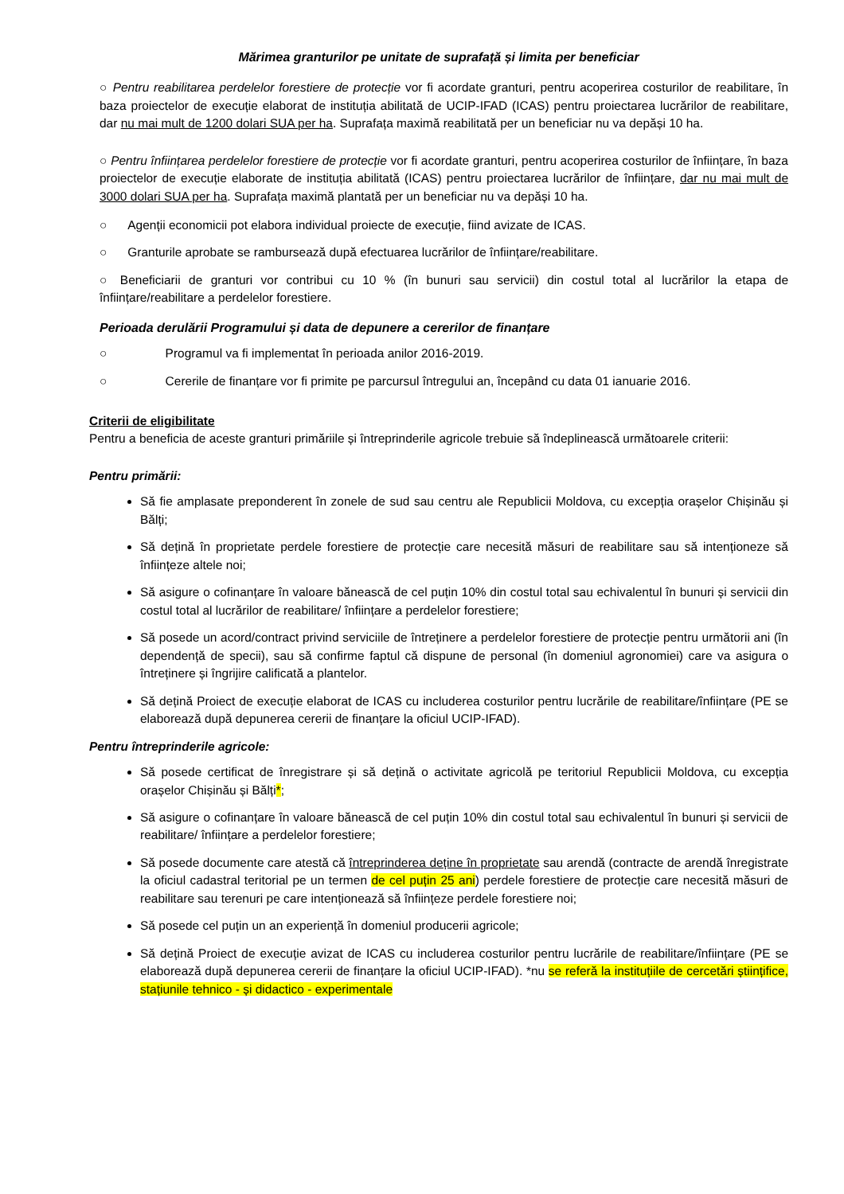Mărimea granturilor pe unitate de suprafață și limita per beneficiar
○ Pentru reabilitarea perdelelor forestiere de protecție vor fi acordate granturi, pentru acoperirea costurilor de reabilitare, în baza proiectelor de execuție elaborat de instituția abilitată de UCIP-IFAD (ICAS) pentru proiectarea lucrărilor de reabilitare, dar nu mai mult de 1200 dolari SUA per ha. Suprafața maximă reabilitată per un beneficiar nu va depăși 10 ha.
○ Pentru înființarea perdelelor forestiere de protecție vor fi acordate granturi, pentru acoperirea costurilor de înființare, în baza proiectelor de execuție elaborate de instituția abilitată (ICAS) pentru proiectarea lucrărilor de înființare, dar nu mai mult de 3000 dolari SUA per ha. Suprafața maximă plantată per un beneficiar nu va depăși 10 ha.
○ Agenții economicii pot elabora individual proiecte de execuție, fiind avizate de ICAS.
○ Granturile aprobate se rambursează după efectuarea lucrărilor de înființare/reabilitare.
○ Beneficiarii de granturi vor contribui cu 10 % (în bunuri sau servicii) din costul total al lucrărilor la etapa de înființare/reabilitare a perdelelor forestiere.
Perioada derulării Programului și data de depunere a cererilor de finanțare
○ Programul va fi implementat în perioada anilor 2016-2019.
○ Cererile de finanțare vor fi primite pe parcursul întregului an, începând cu data 01 ianuarie 2016.
Criterii de eligibilitate
Pentru a beneficia de aceste granturi primăriile și întreprinderile agricole trebuie să îndeplinească următoarele criterii:
Pentru primării:
Să fie amplasate preponderent în zonele de sud sau centru ale Republicii Moldova, cu excepția orașelor Chișinău și Bălți;
Să dețină în proprietate perdele forestiere de protecție care necesită măsuri de reabilitare sau să intenționeze să înființeze altele noi;
Să asigure o cofinanțare în valoare bănească de cel puțin 10% din costul total sau echivalentul în bunuri și servicii din costul total al lucrărilor de reabilitare/ înființare a perdelelor forestiere;
Să posede un acord/contract privind serviciile de întreținere a perdelelor forestiere de protecție pentru următorii ani (în dependență de specii), sau să confirme faptul că dispune de personal (în domeniul agronomiei) care va asigura o întreținere și îngrijire calificată a plantelor.
Să dețină Proiect de execuție elaborat de ICAS cu includerea costurilor pentru lucrările de reabilitare/înființare (PE se elaborează după depunerea cererii de finanțare la oficiul UCIP-IFAD).
Pentru întreprinderile agricole:
Să posede certificat de înregistrare și să dețină o activitate agricolă pe teritoriul Republicii Moldova, cu excepția orașelor Chișinău și Bălți*;
Să asigure o cofinanțare în valoare bănească de cel puțin 10% din costul total sau echivalentul în bunuri și servicii de reabilitare/ înființare a perdelelor forestiere;
Să posede documente care atestă că întreprinderea deține în proprietate sau arendă (contracte de arendă înregistrate la oficiul cadastral teritorial pe un termen de cel puțin 25 ani) perdele forestiere de protecție care necesită măsuri de reabilitare sau terenuri pe care intenționează să înființeze perdele forestiere noi;
Să posede cel puțin un an experiență în domeniul producerii agricole;
Să dețină Proiect de execuție avizat de ICAS cu includerea costurilor pentru lucrările de reabilitare/înființare (PE se elaborează după depunerea cererii de finanțare la oficiul UCIP-IFAD). *nu se referă la instituțiile de cercetări științifice, stațiunile tehnico - și didactico - experimentale